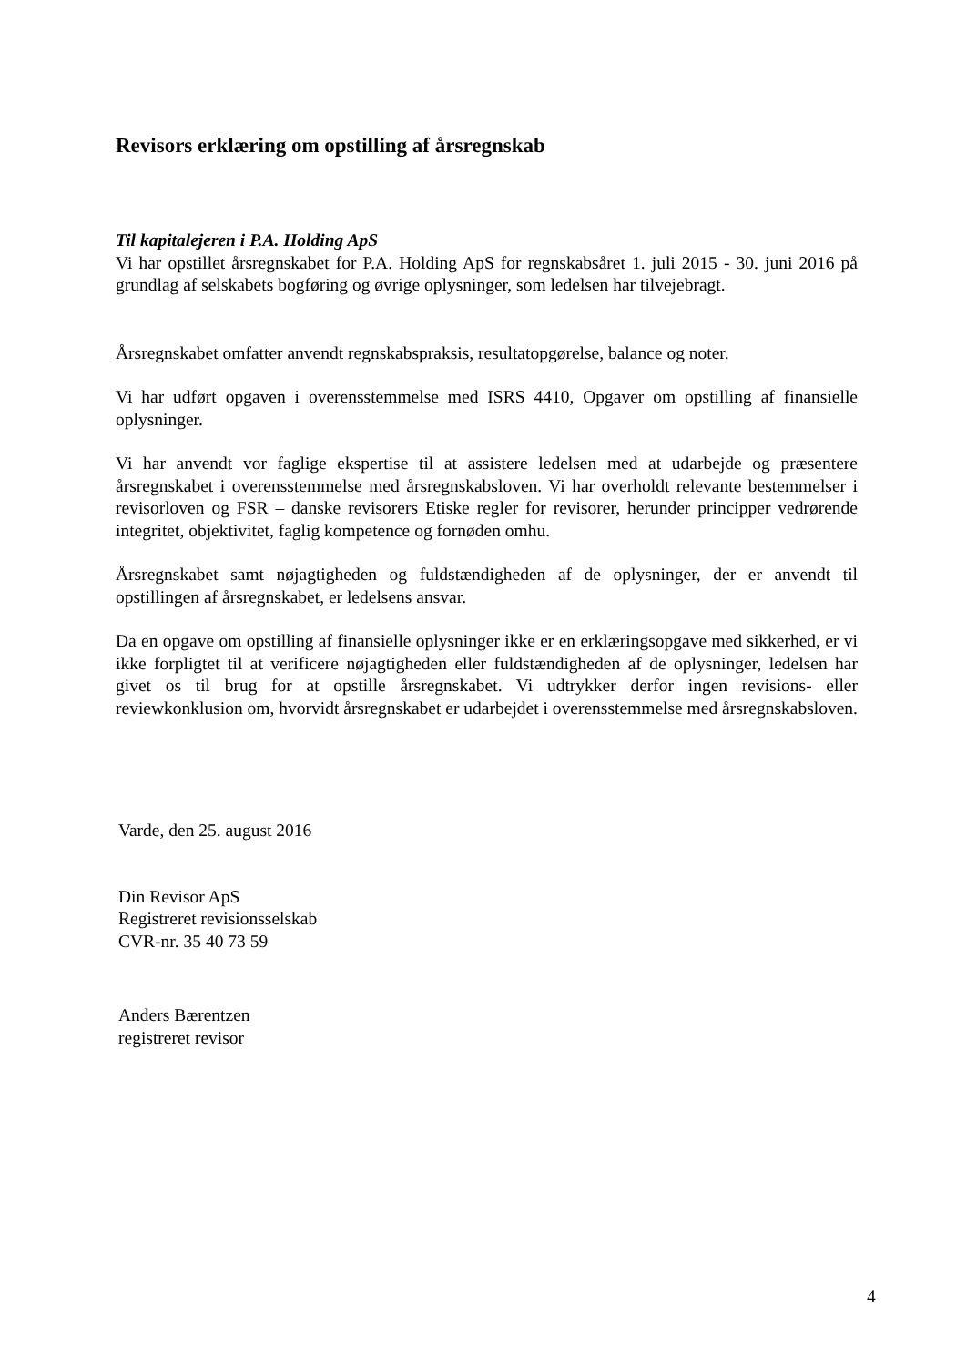Revisors erklæring om opstilling af årsregnskab
Til kapitalejeren i P.A. Holding ApS
Vi har opstillet årsregnskabet for P.A. Holding ApS for regnskabsåret 1. juli 2015 - 30. juni 2016 på grundlag af selskabets bogføring og øvrige oplysninger, som ledelsen har tilvejebragt.
Årsregnskabet omfatter anvendt regnskabspraksis, resultatopgørelse, balance og noter.
Vi har udført opgaven i overensstemmelse med ISRS 4410, Opgaver om opstilling af finansielle oplysninger.
Vi har anvendt vor faglige ekspertise til at assistere ledelsen med at udarbejde og præsentere årsregnskabet i overensstemmelse med årsregnskabsloven. Vi har overholdt relevante bestemmelser i revisorloven og FSR – danske revisorers Etiske regler for revisorer, herunder principper vedrørende integritet, objektivitet, faglig kompetence og fornøden omhu.
Årsregnskabet samt nøjagtigheden og fuldstændigheden af de oplysninger, der er anvendt til opstillingen af årsregnskabet, er ledelsens ansvar.
Da en opgave om opstilling af finansielle oplysninger ikke er en erklæringsopgave med sikkerhed, er vi ikke forpligtet til at verificere nøjagtigheden eller fuldstændigheden af de oplysninger, ledelsen har givet os til brug for at opstille årsregnskabet. Vi udtrykker derfor ingen revisions- eller reviewkonklusion om, hvorvidt årsregnskabet er udarbejdet i overensstemmelse med årsregnskabsloven.
Varde, den 25. august 2016
Din Revisor ApS
Registreret revisionsselskab
CVR-nr. 35 40 73 59
Anders Bærentzen
registreret revisor
4